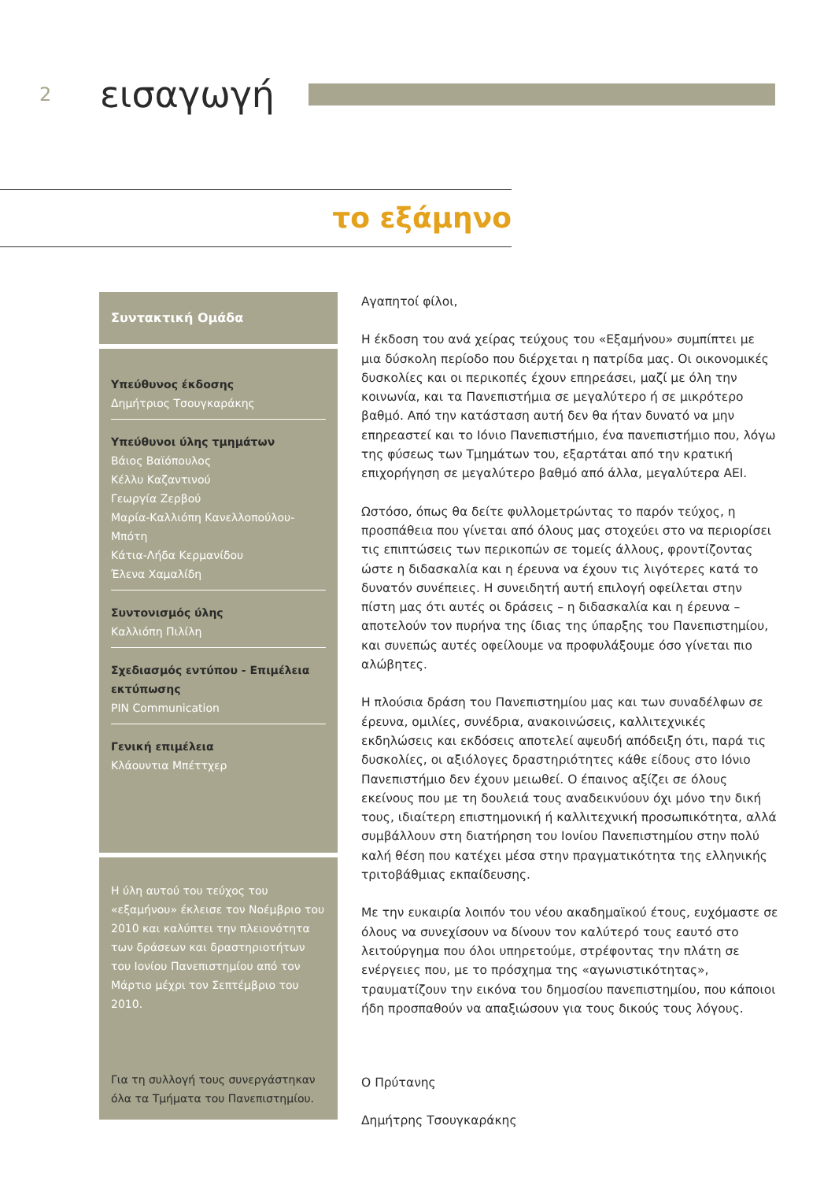2
εισαγωγή
το εξάμηνο
Συντακτική Ομάδα
Υπεύθυνος έκδοσης
Δημήτριος Τσουγκαράκης
Υπεύθυνοι ύλης τμημάτων
Βάιος Βαϊόπουλος
Κέλλυ Καζαντινού
Γεωργία Ζερβού
Μαρία-Καλλιόπη Κανελλοπούλου-Μπότη
Κάτια-Λήδα Κερμανίδου
Έλενα Χαμαλίδη
Συντονισμός ύλης
Καλλιόπη Πιλίλη
Σχεδιασμός εντύπου - Επιμέλεια εκτύπωσης
PIN Communication
Γενική επιμέλεια
Κλάουντια Μπέττχερ
Η ύλη αυτού του τεύχος του «εξαμήνου» έκλεισε τον Νοέμβριο του 2010 και καλύπτει την πλειονότητα των δράσεων και δραστηριοτήτων του Ιονίου Πανεπιστημίου από τον Μάρτιο μέχρι τον Σεπτέμβριο του 2010.
Για τη συλλογή τους συνεργάστηκαν όλα τα Τμήματα του Πανεπιστημίου.
Αγαπητοί φίλοι,
Η έκδοση του ανά χείρας τεύχους του «Εξαμήνου» συμπίπτει με μια δύσκολη περίοδο που διέρχεται η πατρίδα μας. Οι οικονομικές δυσκολίες και οι περικοπές έχουν επηρεάσει, μαζί με όλη την κοινωνία, και τα Πανεπιστήμια σε μεγαλύτερο ή σε μικρότερο βαθμό. Από την κατάσταση αυτή δεν θα ήταν δυνατό να μην επηρεαστεί και το Ιόνιο Πανεπιστήμιο, ένα πανεπιστήμιο που, λόγω της φύσεως των Τμημάτων του, εξαρτάται από την κρατική επιχορήγηση σε μεγαλύτερο βαθμό από άλλα, μεγαλύτερα ΑΕΙ.
Ωστόσο, όπως θα δείτε φυλλομετρώντας το παρόν τεύχος, η προσπάθεια που γίνεται από όλους μας στοχεύει στο να περιορίσει τις επιπτώσεις των περικοπών σε τομείς άλλους, φροντίζοντας ώστε η διδασκαλία και η έρευνα να έχουν τις λιγότερες κατά το δυνατόν συνέπειες. Η συνειδητή αυτή επιλογή οφείλεται στην πίστη μας ότι αυτές οι δράσεις – η διδασκαλία και η έρευνα – αποτελούν τον πυρήνα της ίδιας της ύπαρξης του Πανεπιστημίου, και συνεπώς αυτές οφείλουμε να προφυλάξουμε όσο γίνεται πιο αλώβητες.
Η πλούσια δράση του Πανεπιστημίου μας και των συναδέλφων σε έρευνα, ομιλίες, συνέδρια, ανακοινώσεις, καλλιτεχνικές εκδηλώσεις και εκδόσεις αποτελεί αψευδή απόδειξη ότι, παρά τις δυσκολίες, οι αξιόλογες δραστηριότητες κάθε είδους στο Ιόνιο Πανεπιστήμιο δεν έχουν μειωθεί. Ο έπαινος αξίζει σε όλους εκείνους που με τη δουλειά τους αναδεικνύουν όχι μόνο την δική τους, ιδιαίτερη επιστημονική ή καλλιτεχνική προσωπικότητα, αλλά συμβάλλουν στη διατήρηση του Ιονίου Πανεπιστημίου στην πολύ καλή θέση που κατέχει μέσα στην πραγματικότητα της ελληνικής τριτοβάθμιας εκπαίδευσης.
Με την ευκαιρία λοιπόν του νέου ακαδημαϊκού έτους, ευχόμαστε σε όλους να συνεχίσουν να δίνουν τον καλύτερό τους εαυτό στο λειτούργημα που όλοι υπηρετούμε, στρέφοντας την πλάτη σε ενέργειες που, με το πρόσχημα της «αγωνιστικότητας», τραυματίζουν την εικόνα του δημοσίου πανεπιστημίου, που κάποιοι ήδη προσπαθούν να απαξιώσουν για τους δικούς τους λόγους.
Ο Πρύτανης
Δημήτρης Τσουγκαράκης